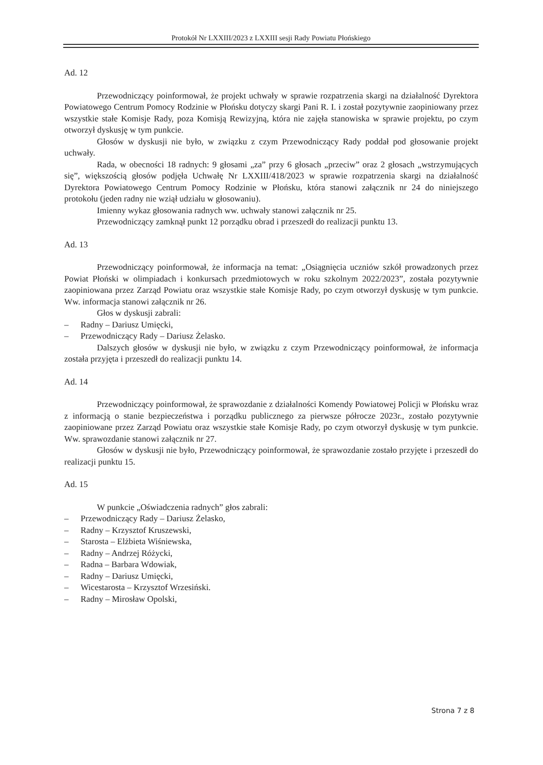Protokół Nr LXXIII/2023 z LXXIII sesji Rady Powiatu Płońskiego
Ad. 12
Przewodniczący poinformował, że projekt uchwały w sprawie rozpatrzenia skargi na działalność Dyrektora Powiatowego Centrum Pomocy Rodzinie w Płońsku dotyczy skargi Pani R. I. i został pozytywnie zaopiniowany przez wszystkie stałe Komisje Rady, poza Komisją Rewizyjną, która nie zajęła stanowiska w sprawie projektu, po czym otworzył dyskusję w tym punkcie.
Głosów w dyskusji nie było, w związku z czym Przewodniczący Rady poddał pod głosowanie projekt uchwały.
Rada, w obecności 18 radnych: 9 głosami „za” przy 6 głosach „przeciw” oraz 2 głosach „wstrzymujących się”, większością głosów podjęła Uchwałę Nr LXXIII/418/2023 w sprawie rozpatrzenia skargi na działalność Dyrektora Powiatowego Centrum Pomocy Rodzinie w Płońsku, która stanowi załącznik nr 24 do niniejszego protokołu (jeden radny nie wziął udziału w głosowaniu).
Imienny wykaz głosowania radnych ww. uchwały stanowi załącznik nr 25.
Przewodniczący zamknął punkt 12 porządku obrad i przeszedł do realizacji punktu 13.
Ad. 13
Przewodniczący poinformował, że informacja na temat: „Osiągnięcia uczniów szkół prowadzonych przez Powiat Płoński w olimpiadach i konkursach przedmiotowych w roku szkolnym 2022/2023”, została pozytywnie zaopiniowana przez Zarząd Powiatu oraz wszystkie stałe Komisje Rady, po czym otworzył dyskusję w tym punkcie. Ww. informacja stanowi załącznik nr 26.
Głos w dyskusji zabrali:
– Radny – Dariusz Umięcki,
– Przewodniczący Rady – Dariusz Żelasko.
Dalszych głosów w dyskusji nie było, w związku z czym Przewodniczący poinformował, że informacja została przyjęta i przeszedł do realizacji punktu 14.
Ad. 14
Przewodniczący poinformował, że sprawozdanie z działalności Komendy Powiatowej Policji w Płońsku wraz z informacją o stanie bezpieczeństwa i porządku publicznego za pierwsze półrocze 2023r., zostało pozytywnie zaopiniowane przez Zarząd Powiatu oraz wszystkie stałe Komisje Rady, po czym otworzył dyskusję w tym punkcie. Ww. sprawozdanie stanowi załącznik nr 27.
Głosów w dyskusji nie było, Przewodniczący poinformował, że sprawozdanie zostało przyjęte i przeszedł do realizacji punktu 15.
Ad. 15
W punkcie „Oświadczenia radnych” głos zabrali:
– Przewodniczący Rady – Dariusz Żelasko,
– Radny – Krzysztof Kruszewski,
– Starosta – Elżbieta Wiśniewska,
– Radny – Andrzej Różycki,
– Radna – Barbara Wdowiak,
– Radny – Dariusz Umięcki,
– Wicestarosta – Krzysztof Wrzesiński.
– Radny – Mirosław Opolski,
Strona 7 z 8